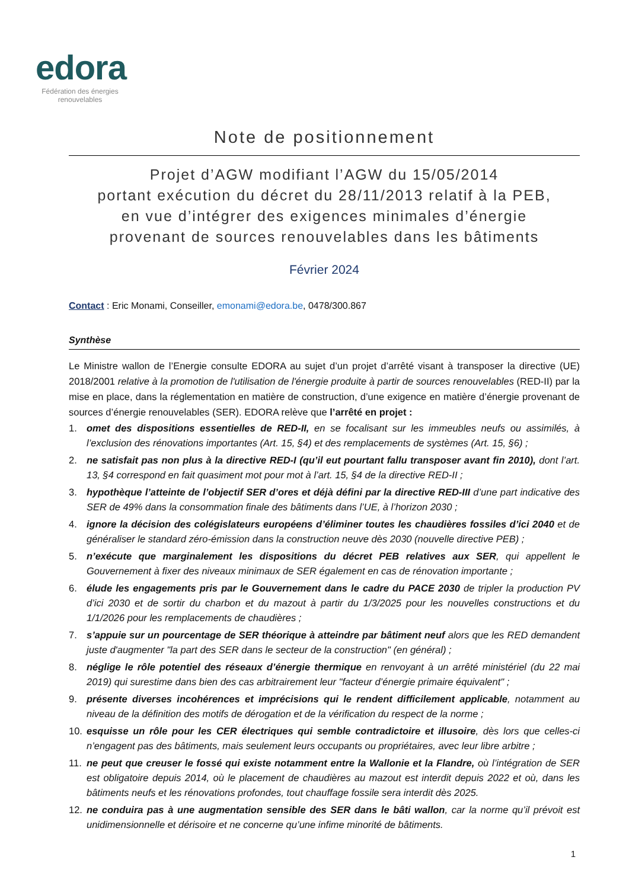edora
Fédération des énergies renouvelables
Note de positionnement
Projet d’AGW modifiant l’AGW du 15/05/2014
portant exécution du décret du 28/11/2013 relatif à la PEB,
en vue d’intégrer des exigences minimales d’énergie
provenant de sources renouvelables dans les bâtiments
Février 2024
Contact : Eric Monami, Conseiller, emonami@edora.be, 0478/300.867
Synthèse
Le Ministre wallon de l’Energie consulte EDORA au sujet d’un projet d’arrêté visant à transposer la directive (UE) 2018/2001 relative à la promotion de l'utilisation de l'énergie produite à partir de sources renouvelables (RED-II) par la mise en place, dans la réglementation en matière de construction, d’une exigence en matière d’énergie provenant de sources d’énergie renouvelables (SER). EDORA relève que l’arrêté en projet :
1. omet des dispositions essentielles de RED-II, en se focalisant sur les immeubles neufs ou assimilés, à l’exclusion des rénovations importantes (Art. 15, §4) et des remplacements de systèmes (Art. 15, §6) ;
2. ne satisfait pas non plus à la directive RED-I (qu’il eut pourtant fallu transposer avant fin 2010), dont l’art. 13, §4 correspond en fait quasiment mot pour mot à l’art. 15, §4 de la directive RED-II ;
3. hypothèque l’atteinte de l’objectif SER d’ores et déjà défini par la directive RED-III d’une part indicative des SER de 49% dans la consommation finale des bâtiments dans l’UE, à l’horizon 2030 ;
4. ignore la décision des colégislateurs européens d’éliminer toutes les chaudières fossiles d’ici 2040 et de généraliser le standard zéro-émission dans la construction neuve dès 2030 (nouvelle directive PEB) ;
5. n’exécute que marginalement les dispositions du décret PEB relatives aux SER, qui appellent le Gouvernement à fixer des niveaux minimaux de SER également en cas de rénovation importante ;
6. élude les engagements pris par le Gouvernement dans le cadre du PACE 2030 de tripler la production PV d’ici 2030 et de sortir du charbon et du mazout à partir du 1/3/2025 pour les nouvelles constructions et du 1/1/2026 pour les remplacements de chaudières ;
7. s’appuie sur un pourcentage de SER théorique à atteindre par bâtiment neuf alors que les RED demandent juste d'augmenter "la part des SER dans le secteur de la construction" (en général) ;
8. néglige le rôle potentiel des réseaux d’énergie thermique en renvoyant à un arrêté ministériel (du 22 mai 2019) qui surestime dans bien des cas arbitrairement leur "facteur d’énergie primaire équivalent" ;
9. présente diverses incohérences et imprécisions qui le rendent difficilement applicable, notamment au niveau de la définition des motifs de dérogation et de la vérification du respect de la norme ;
10. esquisse un rôle pour les CER électriques qui semble contradictoire et illusoire, dès lors que celles-ci n’engagent pas des bâtiments, mais seulement leurs occupants ou propriétaires, avec leur libre arbitre ;
11. ne peut que creuser le fossé qui existe notamment entre la Wallonie et la Flandre, où l’intégration de SER est obligatoire depuis 2014, où le placement de chaudières au mazout est interdit depuis 2022 et où, dans les bâtiments neufs et les rénovations profondes, tout chauffage fossile sera interdit dès 2025.
12. ne conduira pas à une augmentation sensible des SER dans le bâti wallon, car la norme qu’il prévoit est unidimensionnelle et dérisoire et ne concerne qu’une infime minorité de bâtiments.
1